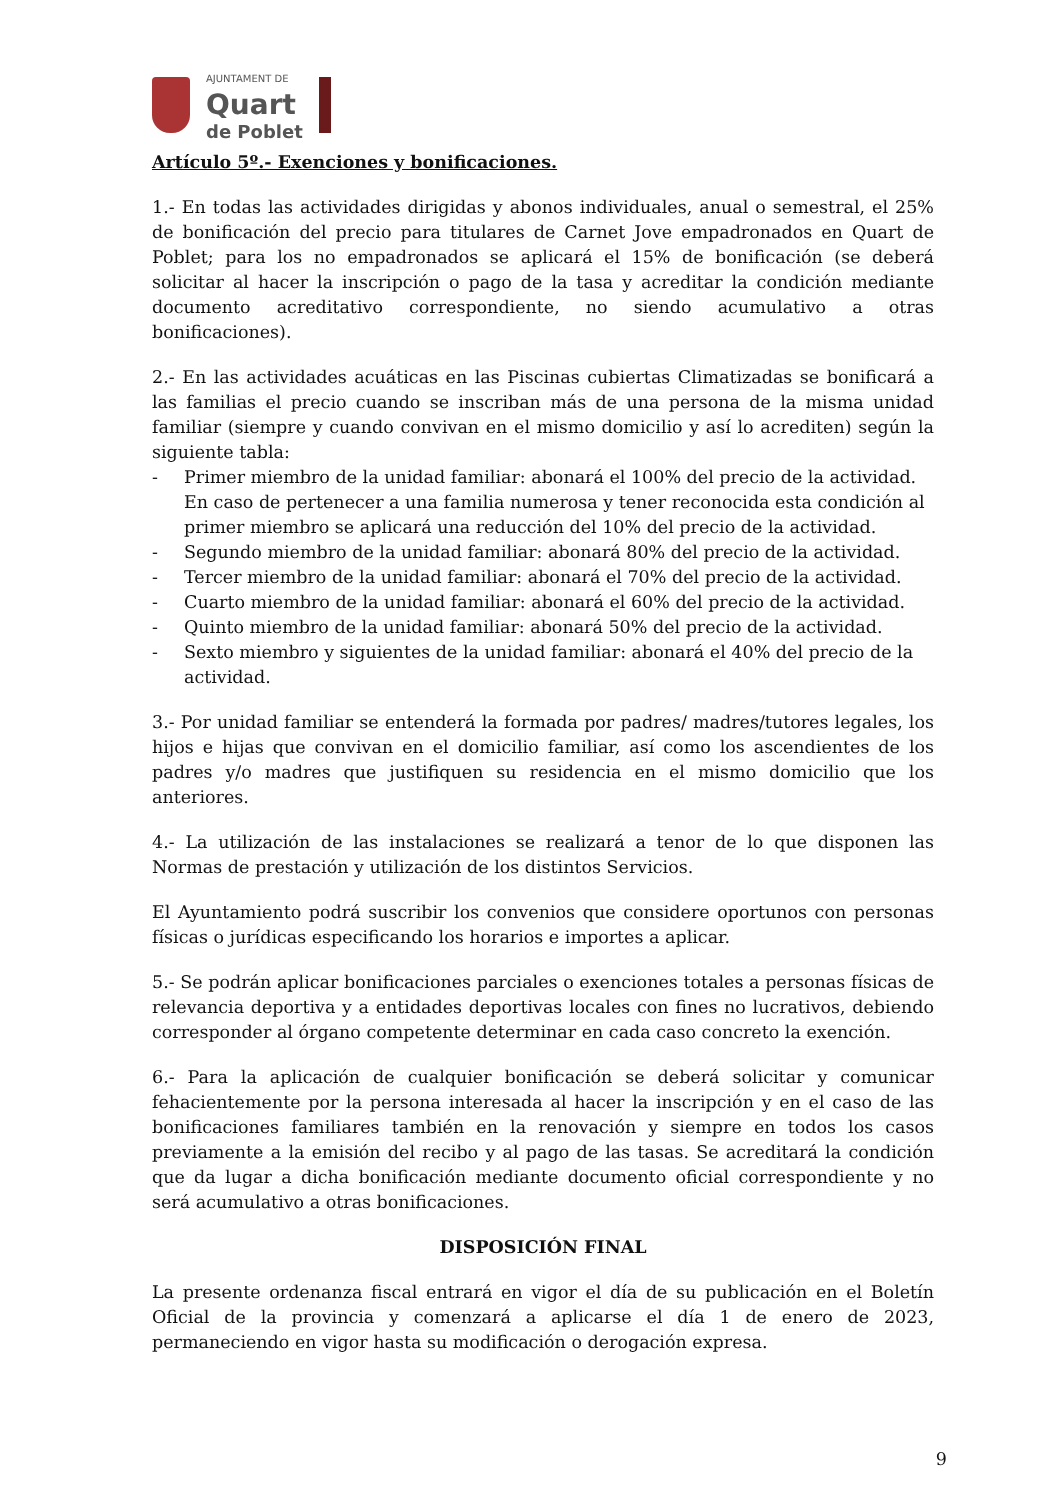AJUNTAMENT DE
Quart
de Poblet
Artículo 5º.- Exenciones y bonificaciones.
1.- En todas las actividades dirigidas y abonos individuales, anual o semestral, el 25% de bonificación del precio para titulares de Carnet Jove empadronados en Quart de Poblet; para los no empadronados se aplicará el 15% de bonificación (se deberá solicitar al hacer la inscripción o pago de la tasa y acreditar la condición mediante documento acreditativo correspondiente, no siendo acumulativo a otras bonificaciones).
2.- En las actividades acuáticas en las Piscinas cubiertas Climatizadas se bonificará a las familias el precio cuando se inscriban más de una persona de la misma unidad familiar (siempre y cuando convivan en el mismo domicilio y así lo acrediten) según la siguiente tabla:
- Primer miembro de la unidad familiar: abonará el 100% del precio de la actividad. En caso de pertenecer a una familia numerosa y tener reconocida esta condición al primer miembro se aplicará una reducción del 10% del precio de la actividad.
- Segundo miembro de la unidad familiar: abonará 80% del precio de la actividad.
- Tercer miembro de la unidad familiar: abonará el 70% del precio de la actividad.
- Cuarto miembro de la unidad familiar: abonará el 60% del precio de la actividad.
- Quinto miembro de la unidad familiar: abonará 50% del precio de la actividad.
- Sexto miembro y siguientes de la unidad familiar: abonará el 40% del precio de la actividad.
3.- Por unidad familiar se entenderá la formada por padres/ madres/tutores legales, los hijos e hijas que convivan en el domicilio familiar, así como los ascendientes de los padres y/o madres que justifiquen su residencia en el mismo domicilio que los anteriores.
4.- La utilización de las instalaciones se realizará a tenor de lo que disponen las Normas de prestación y utilización de los distintos Servicios.
El Ayuntamiento podrá suscribir los convenios que considere oportunos con personas físicas o jurídicas especificando los horarios e importes a aplicar.
5.- Se podrán aplicar bonificaciones parciales o exenciones totales a personas físicas de relevancia deportiva y a entidades deportivas locales con fines no lucrativos, debiendo corresponder al órgano competente determinar en cada caso concreto la exención.
6.- Para la aplicación de cualquier bonificación se deberá solicitar y comunicar fehacientemente por la persona interesada al hacer la inscripción y en el caso de las bonificaciones familiares también en la renovación y siempre en todos los casos previamente a la emisión del recibo y al pago de las tasas. Se acreditará la condición que da lugar a dicha bonificación mediante documento oficial correspondiente y no será acumulativo a otras bonificaciones.
DISPOSICIÓN FINAL
La presente ordenanza fiscal entrará en vigor el día de su publicación en el Boletín Oficial de la provincia y comenzará a aplicarse el día 1 de enero de 2023, permaneciendo en vigor hasta su modificación o derogación expresa.
9